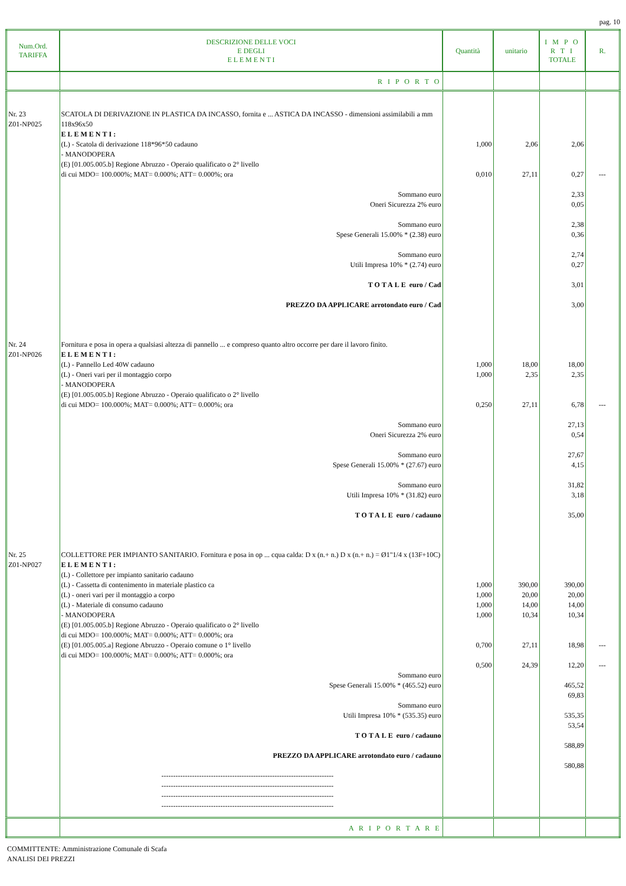pag. 10
| Num.Ord. TARIFFA | DESCRIZIONE DELLE VOCI E DEGLI E L E M E N T I | Quantità | unitario | I M P O R T I TOTALE | R. |
| --- | --- | --- | --- | --- | --- |
| | R I P O R T O | | | | |
| Nr. 23 Z01-NP025 | SCATOLA DI DERIVAZIONE IN PLASTICA DA INCASSO, fornita e ... ASTICA DA INCASSO - dimensioni assimilabili a mm 118x96x50 ELEMENTI: (L) - Scatola di derivazione 118*96*50 cadauno - MANODOPERA (E) [01.005.005.b] Regione Abruzzo - Operaio qualificato o 2° livello di cui MDO= 100.000%; MAT= 0.000%; ATT= 0.000%; ora Sommano euro Oneri Sicurezza 2% euro Sommano euro Spese Generali 15.00% * (2.38) euro Sommano euro Utili Impresa 10% * (2.74) euro TOTALE euro / Cad PREZZO DA APPLICARE arrotondato euro / Cad | 1,000 0,010 | 2,06 27,11 | 2,06 0,27 2,33 0,05 2,38 0,36 2,74 0,27 3,01 3,00 | --- |
| Nr. 24 Z01-NP026 | Fornitura e posa in opera a qualsiasi altezza di pannello ... e compreso quanto altro occorre per dare il lavoro finito. ELEMENTI: (L) - Pannello Led 40W cadauno (L) - Oneri vari per il montaggio corpo - MANODOPERA (E) [01.005.005.b] Regione Abruzzo - Operaio qualificato o 2° livello di cui MDO= 100.000%; MAT= 0.000%; ATT= 0.000%; ora Sommano euro Oneri Sicurezza 2% euro Sommano euro Spese Generali 15.00% * (27.67) euro Sommano euro Utili Impresa 10% * (31.82) euro TOTALE euro / cadauno | 1,000 1,000 0,250 | 18,00 2,35 27,11 | 18,00 2,35 6,78 27,13 0,54 27,67 4,15 31,82 3,18 35,00 | --- |
| Nr. 25 Z01-NP027 | COLLETTORE PER IMPIANTO SANITARIO. Fornitura e posa in op ... cqua calda: D x (n.+ n.) D x (n.+ n.) = Ø1"1/4 x (13F+10C) ELEMENTI: (L) - Collettore per impianto sanitario cadauno (L) - Cassetta di contenimento in materiale plastico ca (L) - oneri vari per il montaggio a corpo (L) - Materiale di consumo cadauno - MANODOPERA (E) [01.005.005.b] Regione Abruzzo - Operaio qualificato o 2° livello di cui MDO= 100.000%; MAT= 0.000%; ATT= 0.000%; ora (E) [01.005.005.a] Regione Abruzzo - Operaio comune o 1° livello di cui MDO= 100.000%; MAT= 0.000%; ATT= 0.000%; ora Sommano euro Spese Generali 15.00% * (465.52) euro Sommano euro Utili Impresa 10% * (535.35) euro TOTALE euro / cadauno PREZZO DA APPLICARE arrotondato euro / cadauno ------------------------------------------------------------------------- ------------------------------------------------------------------------- ------------------------------------------------------------------------- ------------------------------------------------------------------------- | 1,000 1,000 1,000 1,000 0,700 0,500 | 390,00 20,00 14,00 10,34 27,11 24,39 | 390,00 20,00 14,00 10,34 18,98 12,20 465,52 69,83 535,35 53,54 588,89 580,88 | --- --- |
| | A R I P O R T A R E | | | | |
COMMITTENTE: Amministrazione Comunale di Scafa
ANALISI DEI PREZZI